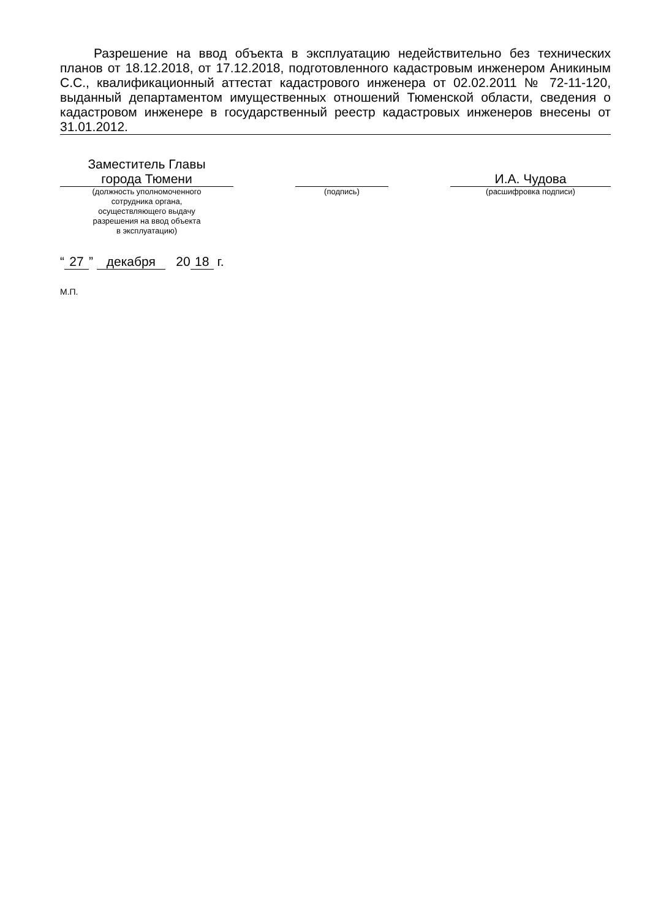Разрешение на ввод объекта в эксплуатацию недействительно без технических планов от 18.12.2018, от 17.12.2018, подготовленного кадастровым инженером Аникиным С.С., квалификационный аттестат кадастрового инженера от 02.02.2011 № 72-11-120, выданный департаментом имущественных отношений Тюменской области, сведения о кадастровом инженере в государственный реестр кадастровых инженеров внесены от 31.01.2012.
Заместитель Главы
города Тюмени
(должность уполномоченного
сотрудника органа,
осуществляющего выдачу
разрешения на ввод объекта
в эксплуатацию)
(подпись)
И.А. Чудова
(расшифровка подписи)
“27” декабря 20 18 г.
М.П.